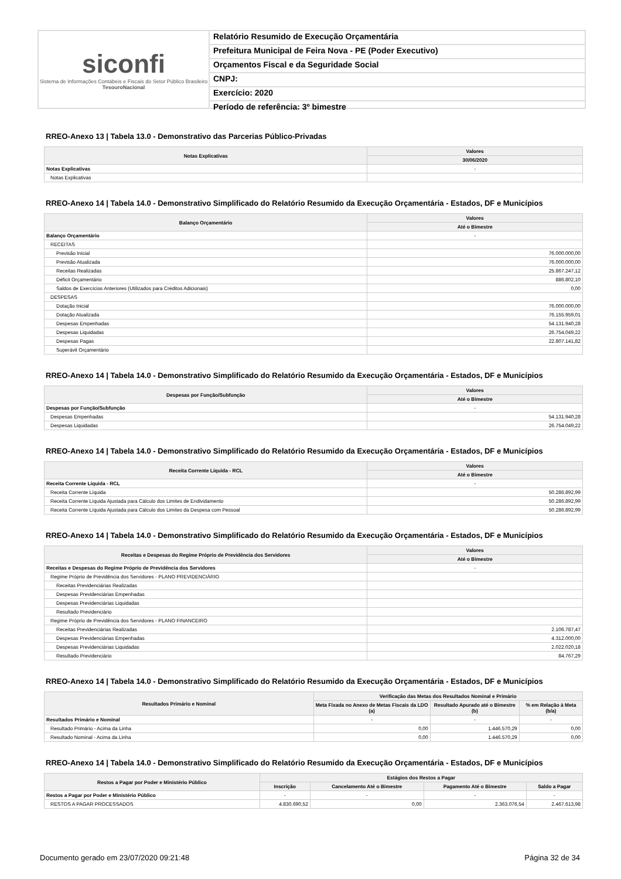siconfi
Sistema de Informações Contábeis e Fiscais do Setor Público Brasileiro
TesouroNacional
Relatório Resumido de Execução Orçamentária
Prefeitura Municipal de Feira Nova - PE (Poder Executivo)
Orçamentos Fiscal e da Seguridade Social
CNPJ:
Exercício: 2020
Período de referência: 3º bimestre
RREO-Anexo 13 | Tabela 13.0 - Demonstrativo das Parcerias Público-Privadas
| Notas Explicativas | Valores |
| --- | --- |
| | 30/06/2020 |
| Notas Explicativas | - |
| Notas Explicativas | |
RREO-Anexo 14 | Tabela 14.0 - Demonstrativo Simplificado do Relatório Resumido da Execução Orçamentária - Estados, DF e Municípios
| Balanço Orçamentário | Valores |
| --- | --- |
| | Até o Bimestre |
| Balanço Orçamentário | - |
| RECEITAS | |
| Previsão Inicial | 76.000.000,00 |
| Previsão Atualizada | 76.000.000,00 |
| Receitas Realizadas | 25.867.247,12 |
| Déficit Orçamentário | 886.802,10 |
| Saldos de Exercícios Anteriores (Utilizados para Créditos Adicionais) | 0,00 |
| DESPESAS | |
| Dotação Inicial | 76.000.000,00 |
| Dotação Atualizada | 76.155.959,01 |
| Despesas Empenhadas | 54.131.940,28 |
| Despesas Liquidadas | 26.754.049,22 |
| Despesas Pagas | 22.807.141,82 |
| Superávit Orçamentário | |
RREO-Anexo 14 | Tabela 14.0 - Demonstrativo Simplificado do Relatório Resumido da Execução Orçamentária - Estados, DF e Municípios
| Despesas por Função/Subfunção | Valores |
| --- | --- |
| | Até o Bimestre |
| Despesas por Função/Subfunção | - |
| Despesas Empenhadas | 54.131.940,28 |
| Despesas Liquidadas | 26.754.049,22 |
RREO-Anexo 14 | Tabela 14.0 - Demonstrativo Simplificado do Relatório Resumido da Execução Orçamentária - Estados, DF e Municípios
| Receita Corrente Líquida - RCL | Valores |
| --- | --- |
| | Até o Bimestre |
| Receita Corrente Líquida - RCL | - |
| Receita Corrente Líquida | 50.286.892,99 |
| Receita Corrente Líquida Ajustada para Cálculo dos Limites de Endividamento | 50.286.892,99 |
| Receita Corrente Líquida Ajustada para Cálculo dos Limites da Despesa com Pessoal | 50.286.892,99 |
RREO-Anexo 14 | Tabela 14.0 - Demonstrativo Simplificado do Relatório Resumido da Execução Orçamentária - Estados, DF e Municípios
| Receitas e Despesas do Regime Próprio de Previdência dos Servidores | Valores |
| --- | --- |
| | Até o Bimestre |
| Receitas e Despesas do Regime Próprio de Previdência dos Servidores | - |
| Regime Próprio de Previdência dos Servidores - PLANO PREVIDENCIÁRIO | |
| Receitas Previdenciárias Realizadas | |
| Despesas Previdenciárias Empenhadas | |
| Despesas Previdenciárias Liquidadas | |
| Resultado Previdenciário | |
| Regime Próprio de Previdência dos Servidores - PLANO FINANCEIRO | |
| Receitas Previdenciárias Realizadas | 2.106.787,47 |
| Despesas Previdenciárias Empenhadas | 4.312.000,00 |
| Despesas Previdenciárias Liquidadas | 2.022.020,18 |
| Resultado Previdenciário | 84.767,29 |
RREO-Anexo 14 | Tabela 14.0 - Demonstrativo Simplificado do Relatório Resumido da Execução Orçamentária - Estados, DF e Municípios
| Resultados Primário e Nominal | Verificação das Metas dos Resultados Nominal e Primário | | |
| --- | --- | --- | --- |
| | Meta Fixada no Anexo de Metas Fiscais da LDO (a) | Resultado Apurado até o Bimestre (b) | % em Relação à Meta (b/a) |
| Resultados Primário e Nominal | - | - | - |
| Resultado Primário - Acima da Linha | 0,00 | 1.446.570,29 | 0,00 |
| Resultado Nominal - Acima da Linha | 0,00 | 1.446.570,29 | 0,00 |
RREO-Anexo 14 | Tabela 14.0 - Demonstrativo Simplificado do Relatório Resumido da Execução Orçamentária - Estados, DF e Municípios
| Restos a Pagar por Poder e Ministério Público | Estágios dos Restos a Pagar | | | |
| --- | --- | --- | --- | --- |
| | Inscrição | Cancelamento Até o Bimestre | Pagamento Até o Bimestre | Saldo a Pagar |
| Restos a Pagar por Poder e Ministério Público | - | - | - | - |
| RESTOS A PAGAR PROCESSADOS | 4.830.690,52 | 0,00 | 2.363.076,54 | 2.467.613,98 |
Documento gerado em 23/07/2020 09:21:48 Página 32 de 34